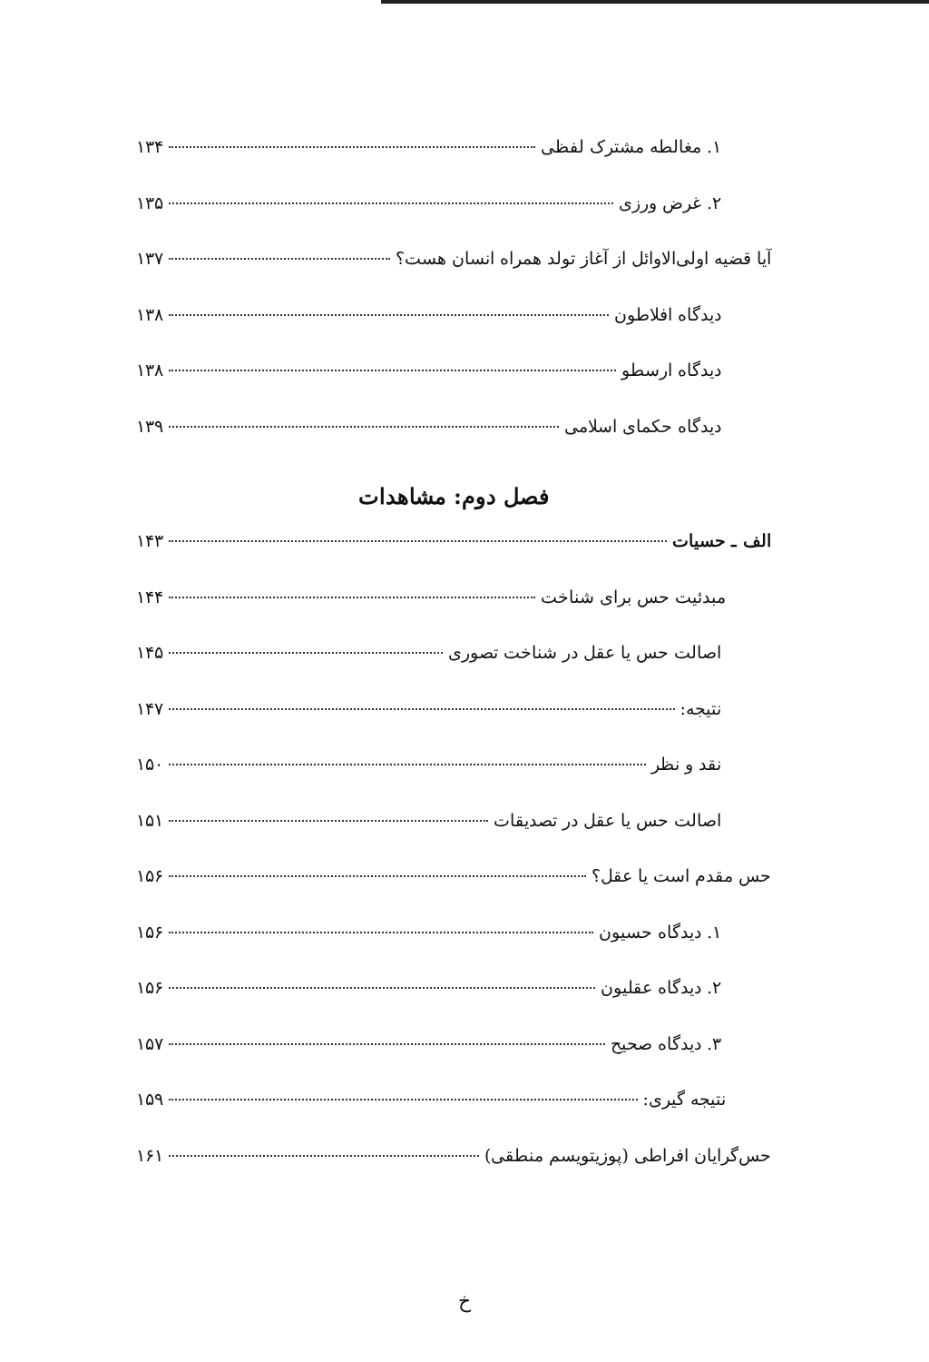۱. مغالطه مشترک لفظی ۱۳۴
۲. غرض ورزی ۱۳۵
آیا قضیه اولی‌الاوائل از آغاز تولد همراه انسان هست؟ ۱۳۷
دیدگاه افلاطون ۱۳۸
دیدگاه ارسطو ۱۳۸
دیدگاه حکمای اسلامی ۱۳۹
فصل دوم: مشاهدات
الف ـ حسیات ۱۴۳
مبدئیت حس برای شناخت ۱۴۴
اصالت حس یا عقل در شناخت تصوری ۱۴۵
نتیجه: ۱۴۷
نقد و نظر ۱۵۰
اصالت حس یا عقل در تصدیقات ۱۵۱
حس مقدم است یا عقل؟ ۱۵۶
۱. دیدگاه حسیون ۱۵۶
۲. دیدگاه عقلیون ۱۵۶
۳. دیدگاه صحیح ۱۵۷
نتیجه گیری: ۱۵۹
حس‌گرایان افراطی (پوزیتویسم منطقی) ۱۶۱
خ